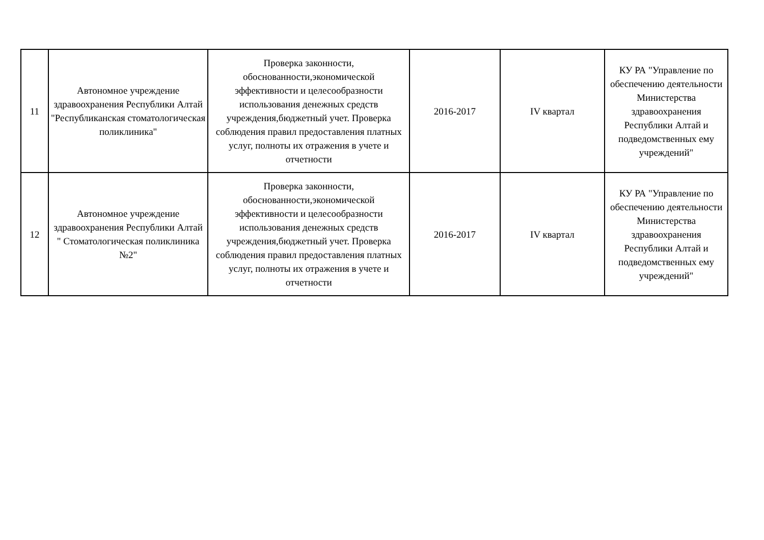| 11 | Автономное учреждение здравоохранения Республики Алтай "Республиканская стоматологическая поликлиника" | Проверка законности, обоснованности,экономической эффективности и целесообразности использования денежных средств учреждения,бюджетный учет. Проверка соблюдения правил предоставления платных услуг, полноты их отражения в учете и отчетности | 2016-2017 | IV квартал | КУ РА "Управление по обеспечению деятельности Министерства здравоохранения Республики Алтай и подведомственных ему учреждений" |
| 12 | Автономное учреждение здравоохранения Республики Алтай " Стоматологическая поликлиника №2" | Проверка законности, обоснованности,экономической эффективности и целесообразности использования денежных средств учреждения,бюджетный учет. Проверка соблюдения правил предоставления платных услуг, полноты их отражения в учете и отчетности | 2016-2017 | IV квартал | КУ РА "Управление по обеспечению деятельности Министерства здравоохранения Республики Алтай и подведомственных ему учреждений" |